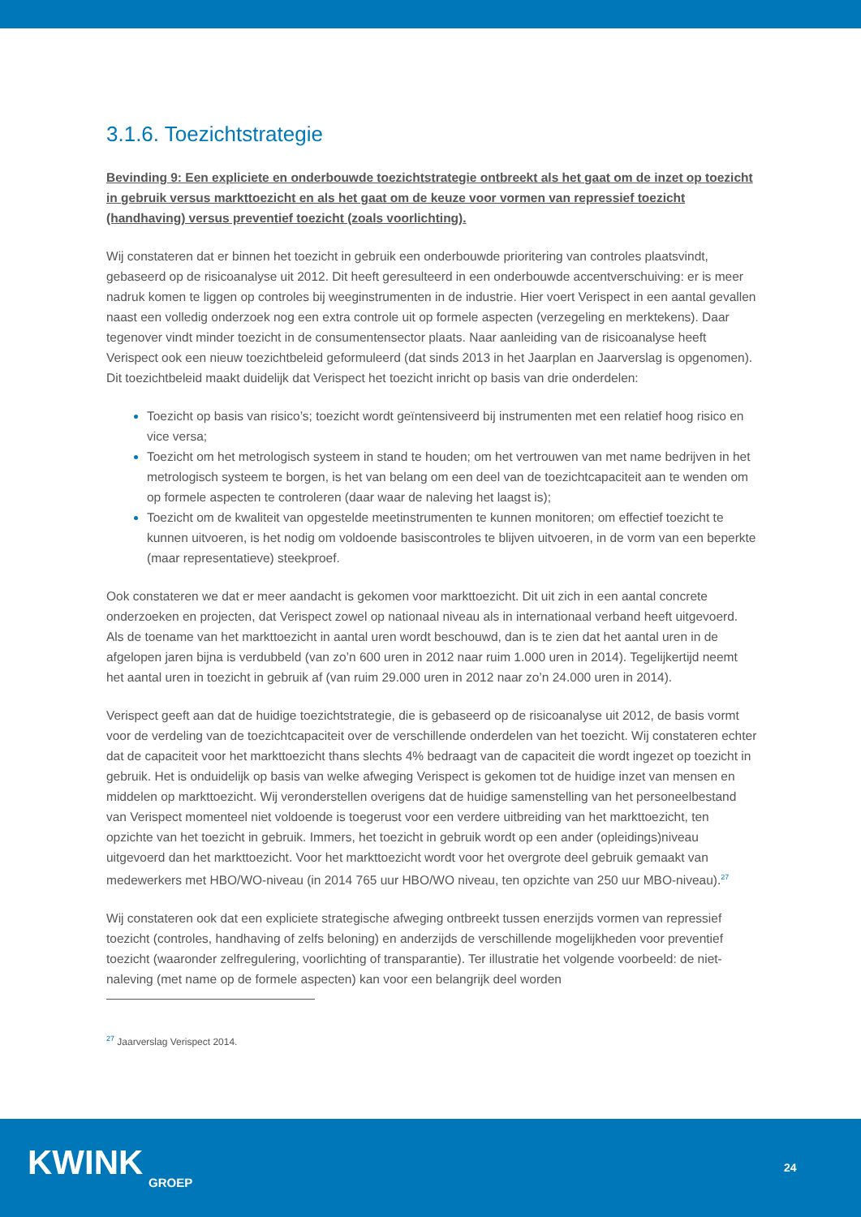3.1.6. Toezichtstrategie
Bevinding 9: Een expliciete en onderbouwde toezichtstrategie ontbreekt als het gaat om de inzet op toezicht in gebruik versus markttoezicht en als het gaat om de keuze voor vormen van repressief toezicht (handhaving) versus preventief toezicht (zoals voorlichting).
Wij constateren dat er binnen het toezicht in gebruik een onderbouwde prioritering van controles plaatsvindt, gebaseerd op de risicoanalyse uit 2012. Dit heeft geresulteerd in een onderbouwde accentverschuiving: er is meer nadruk komen te liggen op controles bij weeginstrumenten in de industrie. Hier voert Verispect in een aantal gevallen naast een volledig onderzoek nog een extra controle uit op formele aspecten (verzegeling en merktekens). Daar tegenover vindt minder toezicht in de consumentensector plaats. Naar aanleiding van de risicoanalyse heeft Verispect ook een nieuw toezichtbeleid geformuleerd (dat sinds 2013 in het Jaarplan en Jaarverslag is opgenomen). Dit toezichtbeleid maakt duidelijk dat Verispect het toezicht inricht op basis van drie onderdelen:
Toezicht op basis van risico’s; toezicht wordt geïntensiveerd bij instrumenten met een relatief hoog risico en vice versa;
Toezicht om het metrologisch systeem in stand te houden; om het vertrouwen van met name bedrijven in het metrologisch systeem te borgen, is het van belang om een deel van de toezichtcapaciteit aan te wenden om op formele aspecten te controleren (daar waar de naleving het laagst is);
Toezicht om de kwaliteit van opgestelde meetinstrumenten te kunnen monitoren; om effectief toezicht te kunnen uitvoeren, is het nodig om voldoende basiscontroles te blijven uitvoeren, in de vorm van een beperkte (maar representatieve) steekproef.
Ook constateren we dat er meer aandacht is gekomen voor markttoezicht. Dit uit zich in een aantal concrete onderzoeken en projecten, dat Verispect zowel op nationaal niveau als in internationaal verband heeft uitgevoerd. Als de toename van het markttoezicht in aantal uren wordt beschouwd, dan is te zien dat het aantal uren in de afgelopen jaren bijna is verdubbeld (van zo’n 600 uren in 2012 naar ruim 1.000 uren in 2014). Tegelijkertijd neemt het aantal uren in toezicht in gebruik af (van ruim 29.000 uren in 2012 naar zo’n 24.000 uren in 2014).
Verispect geeft aan dat de huidige toezichtstrategie, die is gebaseerd op de risicoanalyse uit 2012, de basis vormt voor de verdeling van de toezichtcapaciteit over de verschillende onderdelen van het toezicht. Wij constateren echter dat de capaciteit voor het markttoezicht thans slechts 4% bedraagt van de capaciteit die wordt ingezet op toezicht in gebruik. Het is onduidelijk op basis van welke afweging Verispect is gekomen tot de huidige inzet van mensen en middelen op markttoezicht. Wij veronderstellen overigens dat de huidige samenstelling van het personeelbestand van Verispect momenteel niet voldoende is toegerust voor een verdere uitbreiding van het markttoezicht, ten opzichte van het toezicht in gebruik. Immers, het toezicht in gebruik wordt op een ander (opleidings)niveau uitgevoerd dan het markttoezicht. Voor het markttoezicht wordt voor het overgrote deel gebruik gemaakt van medewerkers met HBO/WO-niveau (in 2014 765 uur HBO/WO niveau, ten opzichte van 250 uur MBO-niveau).<sup>27</sup>
Wij constateren ook dat een expliciete strategische afweging ontbreekt tussen enerzijds vormen van repressief toezicht (controles, handhaving of zelfs beloning) en anderzijds de verschillende mogelijkheden voor preventief toezicht (waaronder zelfregulering, voorlichting of transparantie). Ter illustratie het volgende voorbeeld: de niet-naleving (met name op de formele aspecten) kan voor een belangrijk deel worden
<sup>27</sup> Jaarverslag Verispect 2014.
KWINK GROEP
24